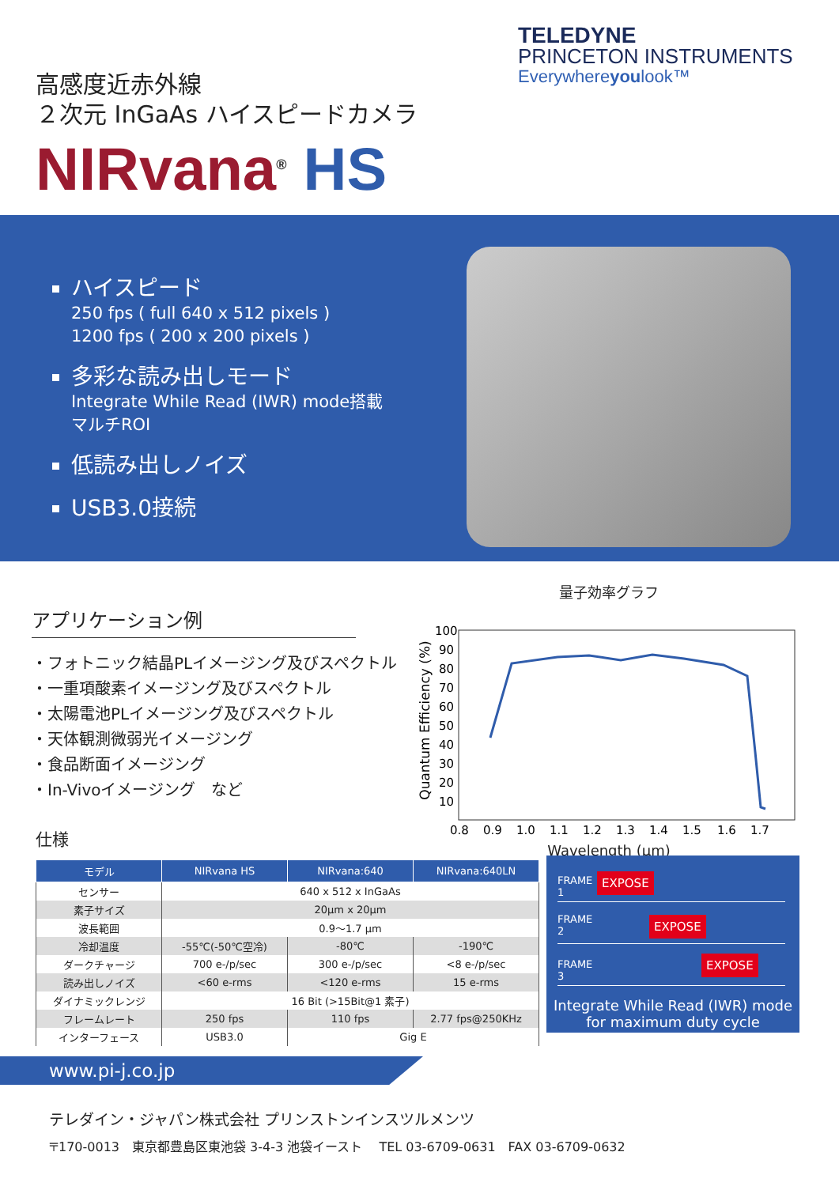TELEDYNE
PRINCETON INSTRUMENTS
Everywhereyoulook™
高感度近赤外線
２次元 InGaAs ハイスピードカメラ
NIRvana<sup>®</sup> HS
ハイスピード
250 fps ( full 640 x 512 pixels )
1200 fps ( 200 x 200 pixels )
多彩な読み出しモード
Integrate While Read (IWR) mode搭載
マルチROI
低読み出しノイズ
USB3.0接続
アプリケーション例
・フォトニック結晶PLイメージング及びスペクトル
・一重項酸素イメージング及びスペクトル
・太陽電池PLイメージング及びスペクトル
・天体観測微弱光イメージング
・食品断面イメージング
・In-Vivoイメージング　など
量子効率グラフ
Quantum Efficiency (%)
100
90
80
70
60
50
40
30
20
10
0.8
0.9
1.0
1.1
1.2
1.3
1.4
1.5
1.6
1.7
Wavelength (μm)
仕様
| モデル | NIRvana HS | NIRvana:640 | NIRvana:640LN |
| --- | --- | --- | --- |
| センサー | 640 x 512 x InGaAs | | |
| 素子サイズ | 20μm x 20μm | | |
| 波長範囲 | 0.9～1.7 μm | | |
| 冷却温度 | -55℃(-50℃空冷) | -80℃ | -190℃ |
| ダークチャージ | 700 e-/p/sec | 300 e-/p/sec | <8 e-/p/sec |
| 読み出しノイズ | <60 e-rms | <120 e-rms | 15 e-rms |
| ダイナミックレンジ | 16 Bit (>15Bit@1 素子) | | |
| フレームレート | 250 fps | 110 fps | 2.77 fps@250KHz |
| インターフェース | USB3.0 | Gig E | |
FRAME
1
EXPOSE
FRAME
2
EXPOSE
FRAME
3
EXPOSE
Integrate While Read (IWR) mode
for maximum duty cycle
www.pi-j.co.jp
テレダイン・ジャパン株式会社 プリンストンインスツルメンツ
〒170-0013　東京都豊島区東池袋 3-4-3 池袋イースト　 TEL 03-6709-0631　FAX 03-6709-0632